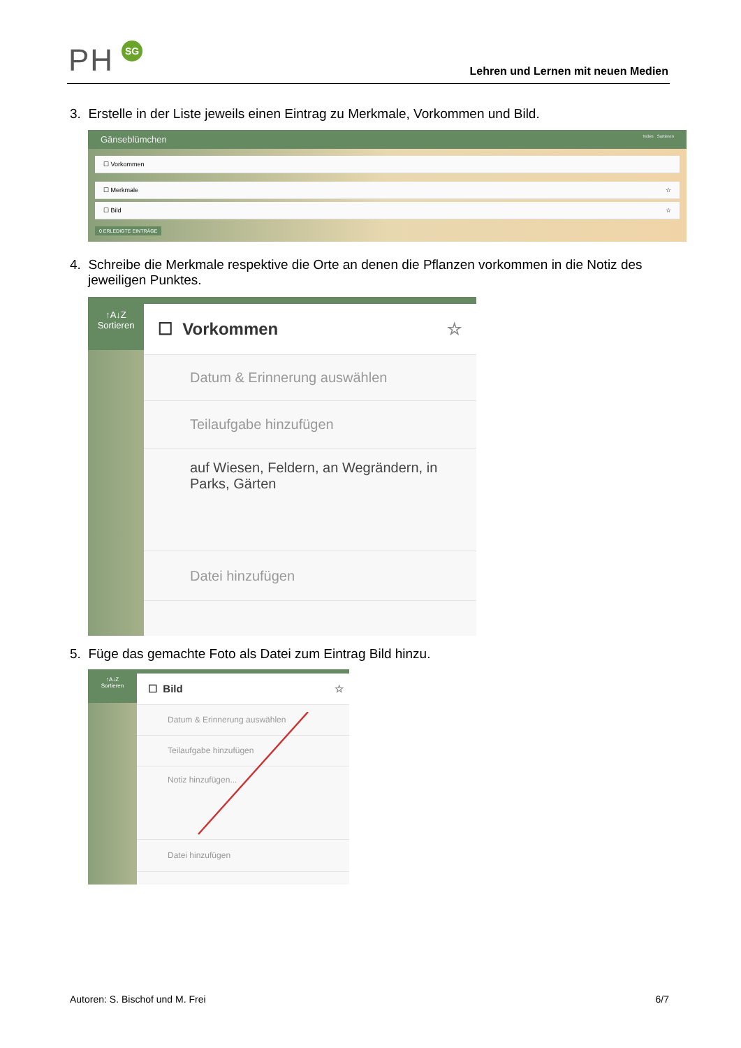PH SG
Lehren und Lernen mit neuen Medien
3. Erstelle in der Liste jeweils einen Eintrag zu Merkmale, Vorkommen und Bild.
Gänseblümchen Teilen Sortieren
☐ Vorkommen
☐ Merkmale ☆
☐ Bild ☆
0 ERLEDIGTE EINTRÄGE
4. Schreibe die Merkmale respektive die Orte an denen die Pflanzen vorkommen in die Notiz des jeweiligen Punktes.
↑A↓Z
Sortieren
☐ Vorkommen ☆
Datum & Erinnerung auswählen
Teilaufgabe hinzufügen
auf Wiesen, Feldern, an Wegrändern, in Parks, Gärten
Datei hinzufügen
5. Füge das gemachte Foto als Datei zum Eintrag Bild hinzu.
↑A↓Z
Sortieren
☐ Bild ☆
Datum & Erinnerung auswählen
Teilaufgabe hinzufügen
Notiz hinzufügen...
Datei hinzufügen
Autoren: S. Bischof und M. Frei 6/7